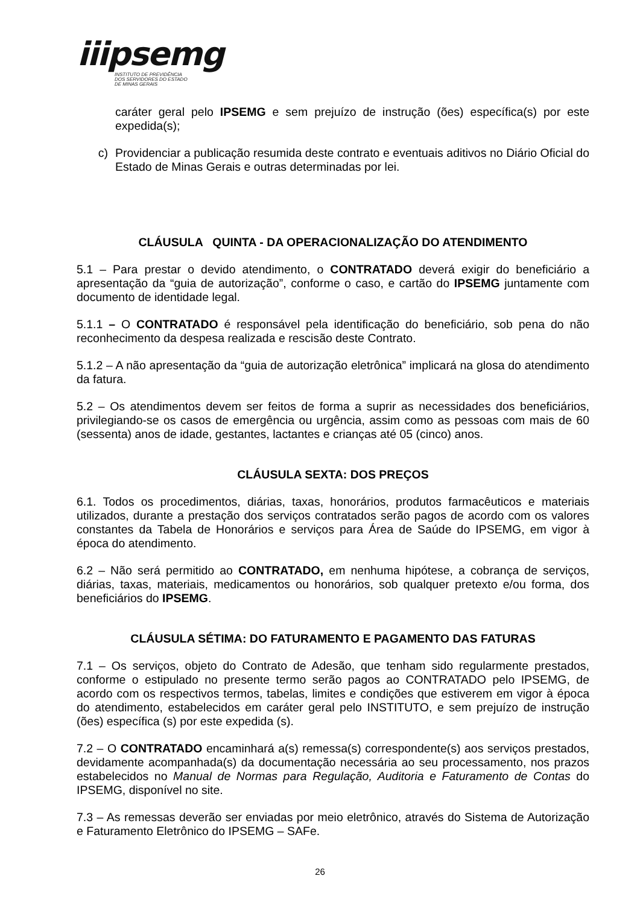iiipsemg
INSTITUTO DE PREVIDÊNCIA
DOS SERVIDORES DO ESTADO
DE MINAS GERAIS
caráter geral pelo IPSEMG e sem prejuízo de instrução (ões) específica(s) por este expedida(s);
c) Providenciar a publicação resumida deste contrato e eventuais aditivos no Diário Oficial do Estado de Minas Gerais e outras determinadas por lei.
CLÁUSULA QUINTA - DA OPERACIONALIZAÇÃO DO ATENDIMENTO
5.1 – Para prestar o devido atendimento, o CONTRATADO deverá exigir do beneficiário a apresentação da “guia de autorização”, conforme o caso, e cartão do IPSEMG juntamente com documento de identidade legal.
5.1.1 – O CONTRATADO é responsável pela identificação do beneficiário, sob pena do não reconhecimento da despesa realizada e rescisão deste Contrato.
5.1.2 – A não apresentação da “guia de autorização eletrônica” implicará na glosa do atendimento da fatura.
5.2 – Os atendimentos devem ser feitos de forma a suprir as necessidades dos beneficiários, privilegiando-se os casos de emergência ou urgência, assim como as pessoas com mais de 60 (sessenta) anos de idade, gestantes, lactantes e crianças até 05 (cinco) anos.
CLÁUSULA SEXTA: DOS PREÇOS
6.1. Todos os procedimentos, diárias, taxas, honorários, produtos farmacêuticos e materiais utilizados, durante a prestação dos serviços contratados serão pagos de acordo com os valores constantes da Tabela de Honorários e serviços para Área de Saúde do IPSEMG, em vigor à época do atendimento.
6.2 – Não será permitido ao CONTRATADO, em nenhuma hipótese, a cobrança de serviços, diárias, taxas, materiais, medicamentos ou honorários, sob qualquer pretexto e/ou forma, dos beneficiários do IPSEMG.
CLÁUSULA SÉTIMA: DO FATURAMENTO E PAGAMENTO DAS FATURAS
7.1 – Os serviços, objeto do Contrato de Adesão, que tenham sido regularmente prestados, conforme o estipulado no presente termo serão pagos ao CONTRATADO pelo IPSEMG, de acordo com os respectivos termos, tabelas, limites e condições que estiverem em vigor à época do atendimento, estabelecidos em caráter geral pelo INSTITUTO, e sem prejuízo de instrução (ões) específica (s) por este expedida (s).
7.2 – O CONTRATADO encaminhará a(s) remessa(s) correspondente(s) aos serviços prestados, devidamente acompanhada(s) da documentação necessária ao seu processamento, nos prazos estabelecidos no Manual de Normas para Regulação, Auditoria e Faturamento de Contas do IPSEMG, disponível no site.
7.3 – As remessas deverão ser enviadas por meio eletrônico, através do Sistema de Autorização e Faturamento Eletrônico do IPSEMG – SAFe.
26